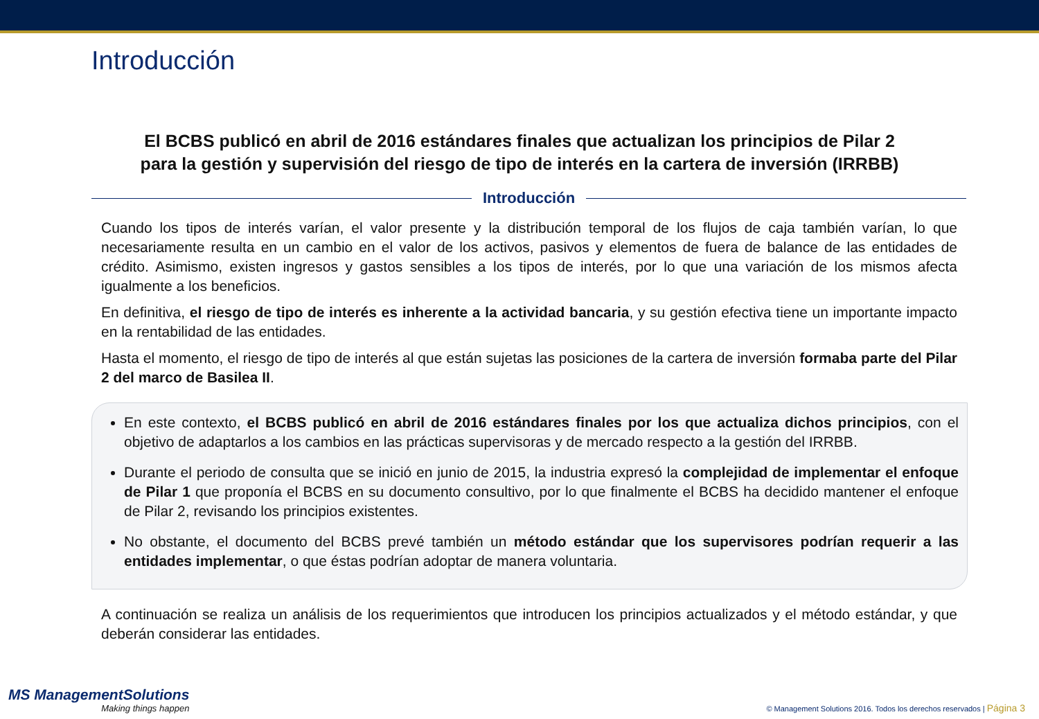Introducción
El BCBS publicó en abril de 2016 estándares finales que actualizan los principios de Pilar 2
para la gestión y supervisión del riesgo de tipo de interés en la cartera de inversión (IRRBB)
Introducción
Cuando los tipos de interés varían, el valor presente y la distribución temporal de los flujos de caja también varían, lo que necesariamente resulta en un cambio en el valor de los activos, pasivos y elementos de fuera de balance de las entidades de crédito. Asimismo, existen ingresos y gastos sensibles a los tipos de interés, por lo que una variación de los mismos afecta igualmente a los beneficios.
En definitiva, el riesgo de tipo de interés es inherente a la actividad bancaria, y su gestión efectiva tiene un importante impacto en la rentabilidad de las entidades.
Hasta el momento, el riesgo de tipo de interés al que están sujetas las posiciones de la cartera de inversión formaba parte del Pilar 2 del marco de Basilea II.
En este contexto, el BCBS publicó en abril de 2016 estándares finales por los que actualiza dichos principios, con el objetivo de adaptarlos a los cambios en las prácticas supervisoras y de mercado respecto a la gestión del IRRBB.
Durante el periodo de consulta que se inició en junio de 2015, la industria expresó la complejidad de implementar el enfoque de Pilar 1 que proponía el BCBS en su documento consultivo, por lo que finalmente el BCBS ha decidido mantener el enfoque de Pilar 2, revisando los principios existentes.
No obstante, el documento del BCBS prevé también un método estándar que los supervisores podrían requerir a las entidades implementar, o que éstas podrían adoptar de manera voluntaria.
A continuación se realiza un análisis de los requerimientos que introducen los principios actualizados y el método estándar, y que deberán considerar las entidades.
MS ManagementSolutions
Making things happen
© Management Solutions 2016. Todos los derechos reservados | Página 3